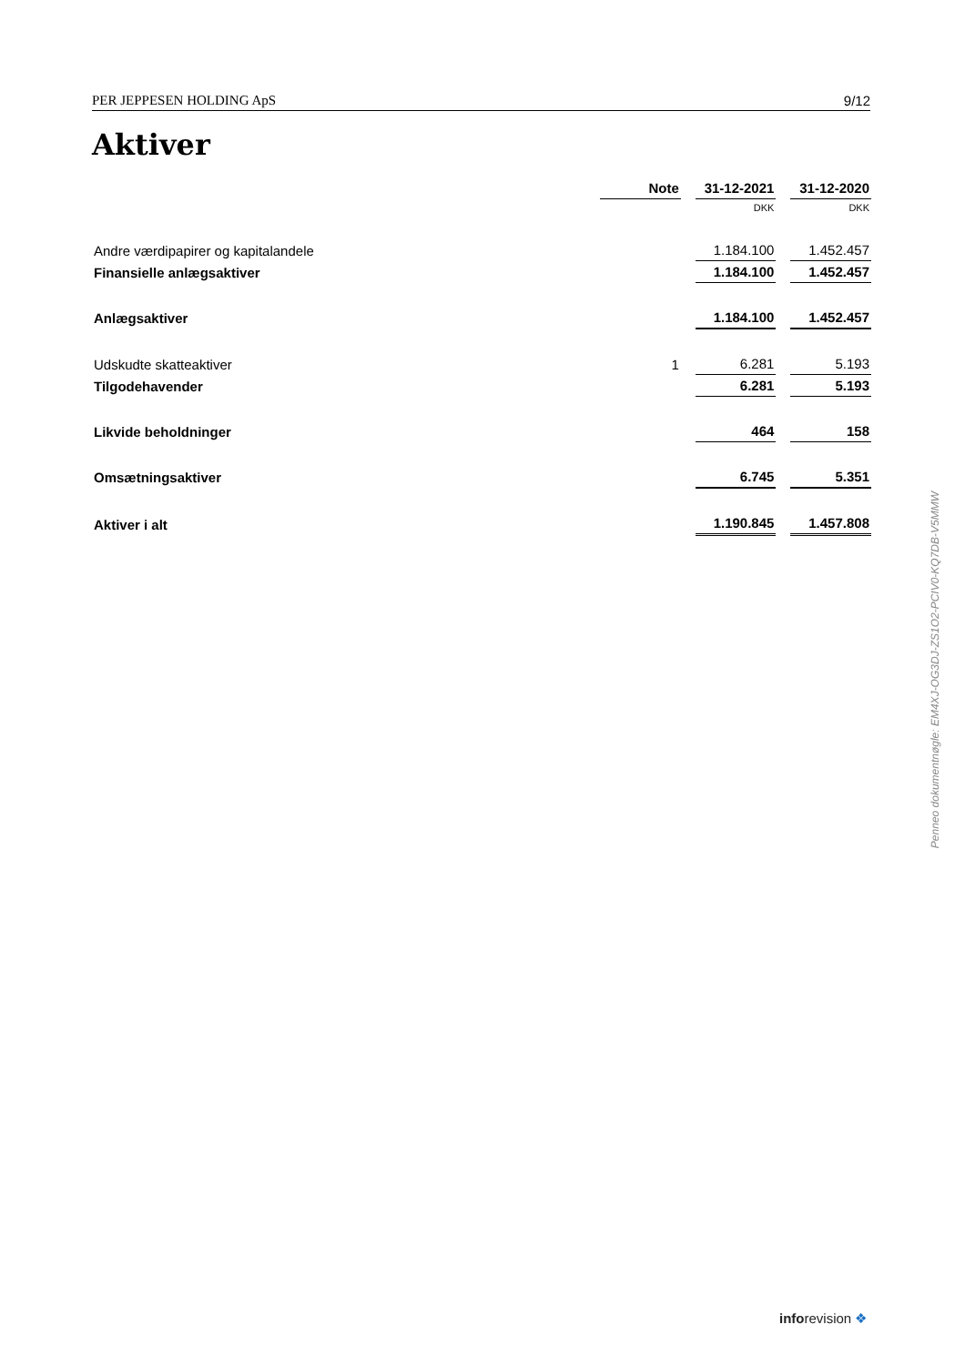PER JEPPESEN HOLDING ApS 9/12
Aktiver
| | Note | | 31-12-2021 | | 31-12-2020 |
| --- | --- | --- | --- | --- | --- |
| | | | DKK | | DKK |
| Andre værdipapirer og kapitalandele | | | 1.184.100 | | 1.452.457 |
| Finansielle anlægsaktiver | | | 1.184.100 | | 1.452.457 |
| Anlægsaktiver | | | 1.184.100 | | 1.452.457 |
| Udskudte skatteaktiver | 1 | | 6.281 | | 5.193 |
| Tilgodehavender | | | 6.281 | | 5.193 |
| Likvide beholdninger | | | 464 | | 158 |
| Omsætningsaktiver | | | 6.745 | | 5.351 |
| Aktiver i alt | | | 1.190.845 | | 1.457.808 |
Penneo dokumentnøgle: EM4XJ-OG3DJ-ZS1O2-PCIV0-KQ7DB-V5MMW
inforevision ❖